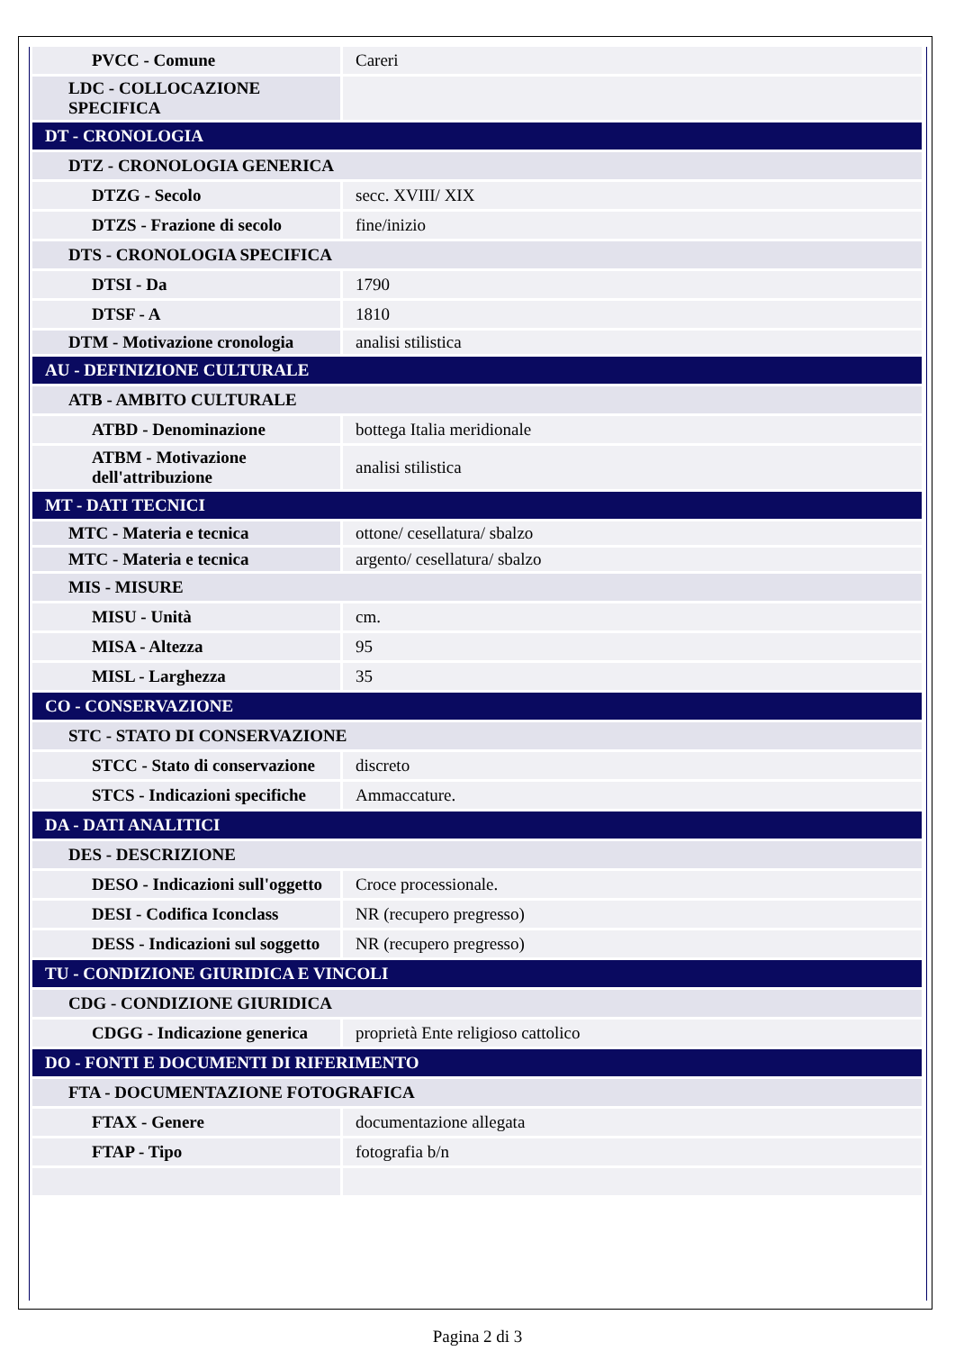| PVCC - Comune | Careri |
| LDC - COLLOCAZIONE SPECIFICA | |
| DT - CRONOLOGIA | |
| DTZ - CRONOLOGIA GENERICA | |
| DTZG - Secolo | secc. XVIII/ XIX |
| DTZS - Frazione di secolo | fine/inizio |
| DTS - CRONOLOGIA SPECIFICA | |
| DTSI - Da | 1790 |
| DTSF - A | 1810 |
| DTM - Motivazione cronologia | analisi stilistica |
| AU - DEFINIZIONE CULTURALE | |
| ATB - AMBITO CULTURALE | |
| ATBD - Denominazione | bottega Italia meridionale |
| ATBM - Motivazione dell'attribuzione | analisi stilistica |
| MT - DATI TECNICI | |
| MTC - Materia e tecnica | ottone/ cesellatura/ sbalzo |
| MTC - Materia e tecnica | argento/ cesellatura/ sbalzo |
| MIS - MISURE | |
| MISU - Unità | cm. |
| MISA - Altezza | 95 |
| MISL - Larghezza | 35 |
| CO - CONSERVAZIONE | |
| STC - STATO DI CONSERVAZIONE | |
| STCC - Stato di conservazione | discreto |
| STCS - Indicazioni specifiche | Ammaccature. |
| DA - DATI ANALITICI | |
| DES - DESCRIZIONE | |
| DESO - Indicazioni sull'oggetto | Croce processionale. |
| DESI - Codifica Iconclass | NR (recupero pregresso) |
| DESS - Indicazioni sul soggetto | NR (recupero pregresso) |
| TU - CONDIZIONE GIURIDICA E VINCOLI | |
| CDG - CONDIZIONE GIURIDICA | |
| CDGG - Indicazione generica | proprietà Ente religioso cattolico |
| DO - FONTI E DOCUMENTI DI RIFERIMENTO | |
| FTA - DOCUMENTAZIONE FOTOGRAFICA | |
| FTAX - Genere | documentazione allegata |
| FTAP - Tipo | fotografia b/n |
Pagina 2 di 3